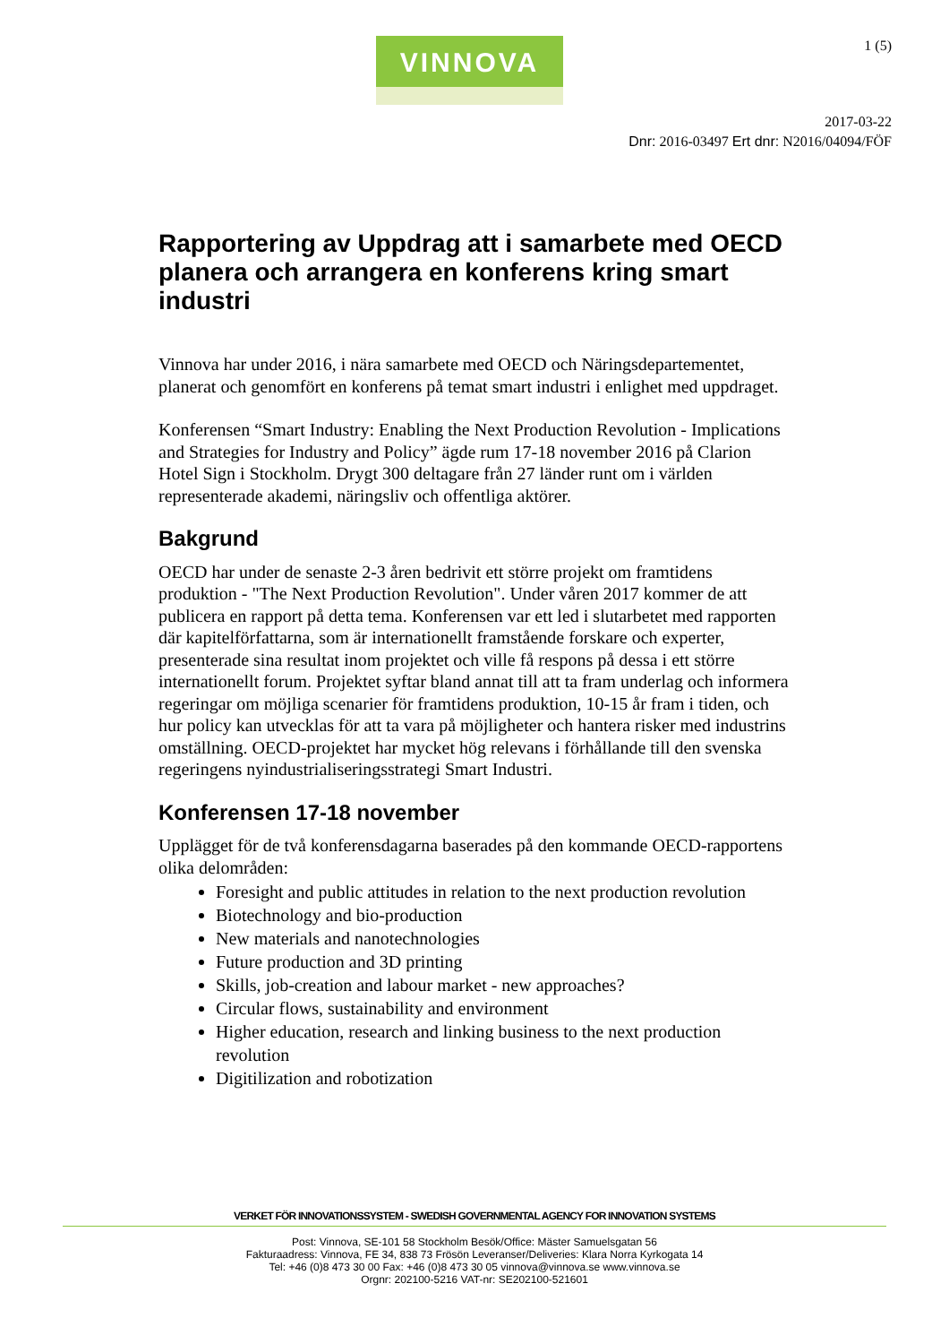VINNOVA 1 (5)
2017-03-22
Dnr: 2016-03497 Ert dnr: N2016/04094/FÖF
Rapportering av Uppdrag att i samarbete med OECD planera och arrangera en konferens kring smart industri
Vinnova har under 2016, i nära samarbete med OECD och Näringsdepartementet, planerat och genomfört en konferens på temat smart industri i enlighet med uppdraget.
Konferensen “Smart Industry: Enabling the Next Production Revolution - Implications and Strategies for Industry and Policy” ägde rum 17-18 november 2016 på Clarion Hotel Sign i Stockholm. Drygt 300 deltagare från 27 länder runt om i världen representerade akademi, näringsliv och offentliga aktörer.
Bakgrund
OECD har under de senaste 2-3 åren bedrivit ett större projekt om framtidens produktion - "The Next Production Revolution". Under våren 2017 kommer de att publicera en rapport på detta tema. Konferensen var ett led i slutarbetet med rapporten där kapitelförfattarna, som är internationellt framstående forskare och experter, presenterade sina resultat inom projektet och ville få respons på dessa i ett större internationellt forum. Projektet syftar bland annat till att ta fram underlag och informera regeringar om möjliga scenarier för framtidens produktion, 10-15 år fram i tiden, och hur policy kan utvecklas för att ta vara på möjligheter och hantera risker med industrins omställning. OECD-projektet har mycket hög relevans i förhållande till den svenska regeringens nyindustrialiseringsstrategi Smart Industri.
Konferensen 17-18 november
Upplägget för de två konferensdagarna baserades på den kommande OECD-rapportens olika delområden:
Foresight and public attitudes in relation to the next production revolution
Biotechnology and bio-production
New materials and nanotechnologies
Future production and 3D printing
Skills, job-creation and labour market - new approaches?
Circular flows, sustainability and environment
Higher education, research and linking business to the next production revolution
Digitilization and robotization
VERKET FÖR INNOVATIONSSYSTEM - SWEDISH GOVERNMENTAL AGENCY FOR INNOVATION SYSTEMS
Post: Vinnova, SE-101 58 Stockholm Besök/Office: Mäster Samuelsgatan 56
Fakturaadress: Vinnova, FE 34, 838 73 Frösön Leveranser/Deliveries: Klara Norra Kyrkogata 14
Tel: +46 (0)8 473 30 00 Fax: +46 (0)8 473 30 05 vinnova@vinnova.se www.vinnova.se
Orgnr: 202100-5216 VAT-nr: SE202100-521601